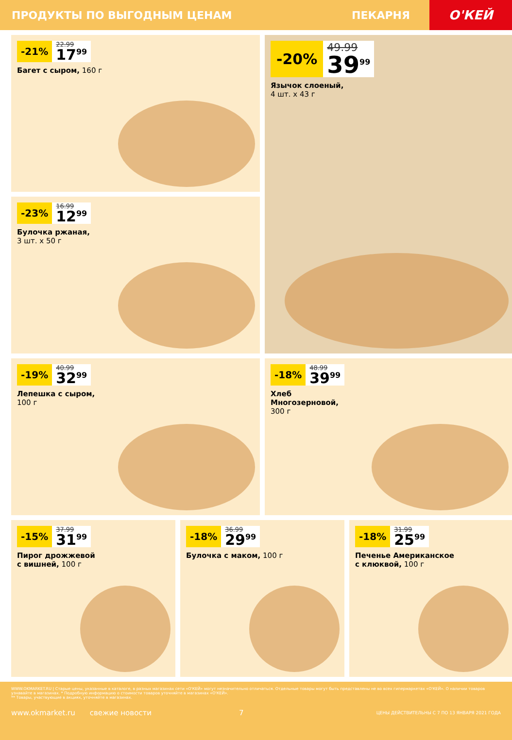ПРОДУКТЫ ПО ВЫГОДНЫМ ЦЕНАМ ПЕКАРНЯ
О'КЕЙ
-21%
22.99
17<sup>99</sup>
Багет с сыром, 160 г
-20%
49.99
39<sup>99</sup>
Язычок слоеный,
4 шт. х 43 г
-23%
16.99
12<sup>99</sup>
Булочка ржаная,
3 шт. х 50 г
-19%
40.99
32<sup>99</sup>
Лепешка с сыром,
100 г
-18%
48.99
39<sup>99</sup>
Хлеб
Многозерновой,
300 г
-15%
37.99
31<sup>99</sup>
Пирог дрожжевой
с вишней, 100 г
-18%
36.99
29<sup>99</sup>
Булочка с маком, 100 г
-18%
31.99
25<sup>99</sup>
Печенье Американское
с клюквой, 100 г
WWW.OKMARKET.RU | Старые цены, указанные в каталоге, в разных магазинах сети «О'КЕЙ» могут незначительно отличаться. Отдельные товары могут быть представлены не во всех гипермаркетах «О'КЕЙ». О наличии товаров узнавайте в магазинах. * Подробную информацию о стоимости товаров уточняйте в магазинах «О'КЕЙ».
** Товары, участвующие в акциях, уточняйте в магазинах.
www.okmarket.ru свежие новости 7 ЦЕНЫ ДЕЙСТВИТЕЛЬНЫ С 7 ПО 13 ЯНВАРЯ 2021 ГОДА